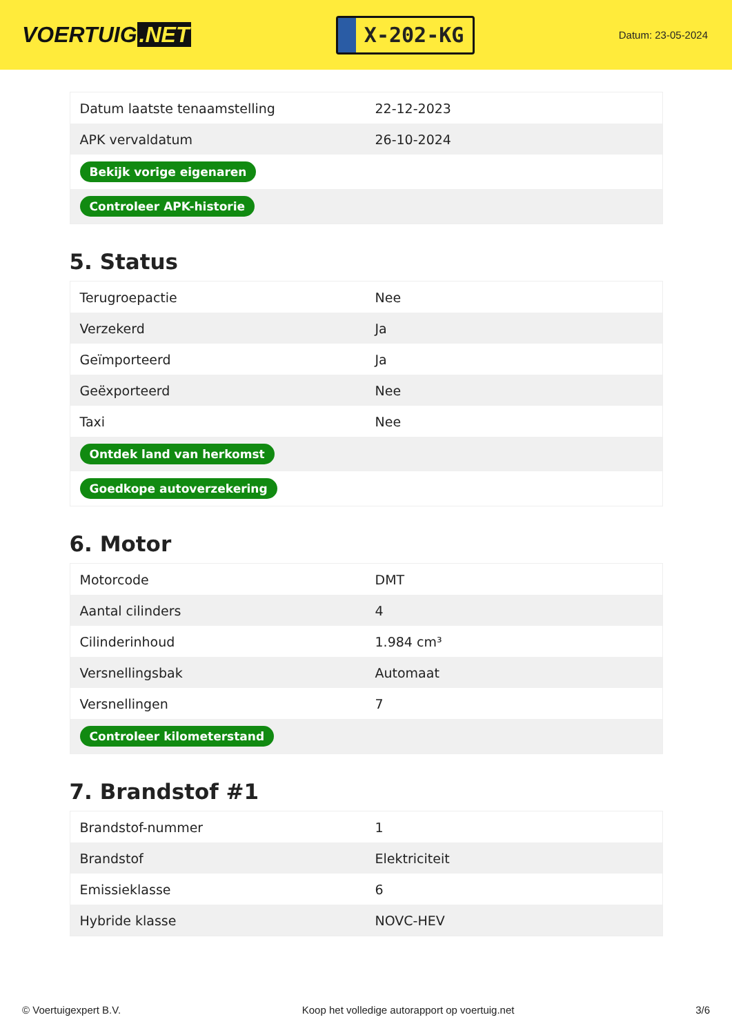VOERTUIG.NET
X-202-KG
Datum: 23-05-2024
| Datum laatste tenaamstelling | 22-12-2023 |
| APK vervaldatum | 26-10-2024 |
| Bekijk vorige eigenaren | |
| Controleer APK-historie | |
5. Status
| Terugroepactie | Nee |
| Verzekerd | Ja |
| Geïmporteerd | Ja |
| Geëxporteerd | Nee |
| Taxi | Nee |
| Ontdek land van herkomst | |
| Goedkope autoverzekering | |
6. Motor
| Motorcode | DMT |
| Aantal cilinders | 4 |
| Cilinderinhoud | 1.984 cm³ |
| Versnellingsbak | Automaat |
| Versnellingen | 7 |
| Controleer kilometerstand | |
7. Brandstof #1
| Brandstof-nummer | 1 |
| Brandstof | Elektriciteit |
| Emissieklasse | 6 |
| Hybride klasse | NOVC-HEV |
© Voertuigexpert B.V. Koop het volledige autorapport op voertuig.net 3/6